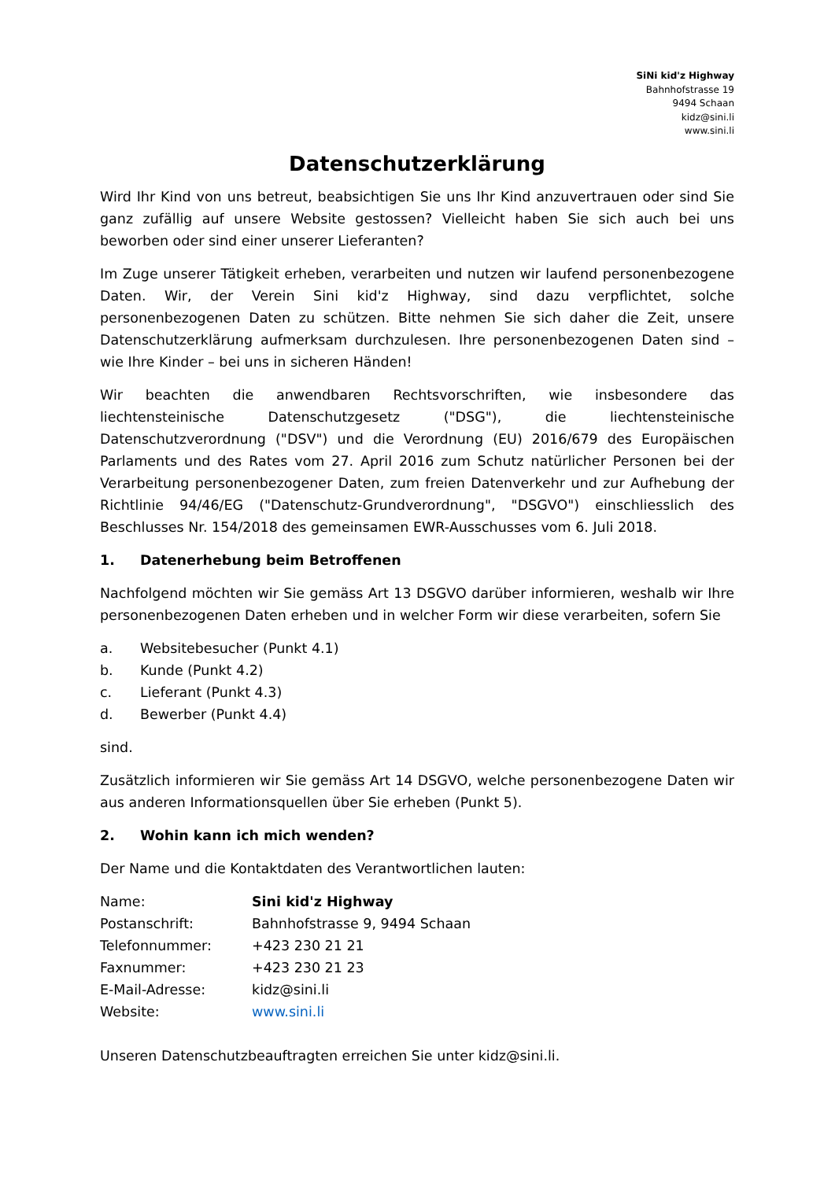SiNi kid'z Highway
Bahnhofstrasse 19
9494 Schaan
kidz@sini.li
www.sini.li
Datenschutzerklärung
Wird Ihr Kind von uns betreut, beabsichtigen Sie uns Ihr Kind anzuvertrauen oder sind Sie ganz zufällig auf unsere Website gestossen? Vielleicht haben Sie sich auch bei uns beworben oder sind einer unserer Lieferanten?
Im Zuge unserer Tätigkeit erheben, verarbeiten und nutzen wir laufend personenbezogene Daten. Wir, der Verein Sini kid'z Highway, sind dazu verpflichtet, solche personenbezogenen Daten zu schützen. Bitte nehmen Sie sich daher die Zeit, unsere Datenschutzerklärung aufmerksam durchzulesen. Ihre personenbezogenen Daten sind – wie Ihre Kinder – bei uns in sicheren Händen!
Wir beachten die anwendbaren Rechtsvorschriften, wie insbesondere das liechtensteinische Datenschutzgesetz ("DSG"), die liechtensteinische Datenschutzverordnung ("DSV") und die Verordnung (EU) 2016/679 des Europäischen Parlaments und des Rates vom 27. April 2016 zum Schutz natürlicher Personen bei der Verarbeitung personenbezogener Daten, zum freien Datenverkehr und zur Aufhebung der Richtlinie 94/46/EG ("Datenschutz-Grundverordnung", "DSGVO") einschliesslich des Beschlusses Nr. 154/2018 des gemeinsamen EWR-Ausschusses vom 6. Juli 2018.
1. Datenerhebung beim Betroffenen
Nachfolgend möchten wir Sie gemäss Art 13 DSGVO darüber informieren, weshalb wir Ihre personenbezogenen Daten erheben und in welcher Form wir diese verarbeiten, sofern Sie
a. Websitebesucher (Punkt 4.1)
b. Kunde (Punkt 4.2)
c. Lieferant (Punkt 4.3)
d. Bewerber (Punkt 4.4)
sind.
Zusätzlich informieren wir Sie gemäss Art 14 DSGVO, welche personenbezogene Daten wir aus anderen Informationsquellen über Sie erheben (Punkt 5).
2. Wohin kann ich mich wenden?
Der Name und die Kontaktdaten des Verantwortlichen lauten:
| Name: | Sini kid'z Highway |
| Postanschrift: | Bahnhofstrasse 9, 9494 Schaan |
| Telefonnummer: | +423 230 21 21 |
| Faxnummer: | +423 230 21 23 |
| E-Mail-Adresse: | kidz@sini.li |
| Website: | www.sini.li |
Unseren Datenschutzbeauftragten erreichen Sie unter kidz@sini.li.